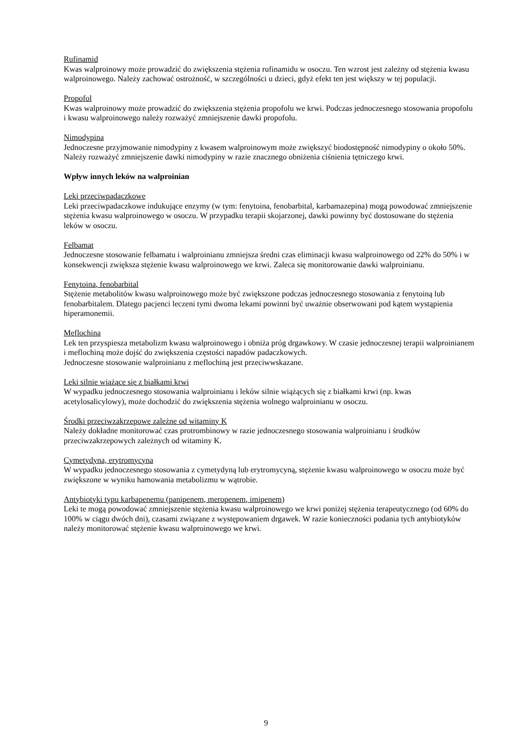Rufinamid
Kwas walproinowy może prowadzić do zwiększenia stężenia rufinamidu w osoczu. Ten wzrost jest zależny od stężenia kwasu walproinowego. Należy zachować ostrożność, w szczególności u dzieci, gdyż efekt ten jest większy w tej populacji.
Propofol
Kwas walproinowy może prowadzić do zwiększenia stężenia propofolu we krwi. Podczas jednoczesnego stosowania propofolu i kwasu walproinowego należy rozważyć zmniejszenie dawki propofolu.
Nimodypina
Jednoczesne przyjmowanie nimodypiny z kwasem walproinowym może zwiększyć biodostępność nimodypiny o około 50%. Należy rozważyć zmniejszenie dawki nimodypiny w razie znacznego obniżenia ciśnienia tętniczego krwi.
Wpływ innych leków na walproinian
Leki przeciwpadaczkowe
Leki przeciwpadaczkowe indukujące enzymy (w tym: fenytoina, fenobarbital, karbamazepina) mogą powodować zmniejszenie stężenia kwasu walproinowego w osoczu. W przypadku terapii skojarzonej, dawki powinny być dostosowane do stężenia leków w osoczu.
Felbamat
Jednoczesne stosowanie felbamatu i walproinianu zmniejsza średni czas eliminacji kwasu walproinowego od 22% do 50% i w konsekwencji zwiększa stężenie kwasu walproinowego we krwi. Zaleca się monitorowanie dawki walproinianu.
Fenytoina, fenobarbital
Stężenie metabolitów kwasu walproinowego może być zwiększone podczas jednoczesnego stosowania z fenytoiną lub fenobarbitalem. Dlatego pacjenci leczeni tymi dwoma lekami powinni być uważnie obserwowani pod kątem wystąpienia hiperamonemii.
Meflochina
Lek ten przyspiesza metabolizm kwasu walproinowego i obniża próg drgawkowy. W czasie jednoczesnej terapii walproinianem i meflochiną może dojść do zwiększenia częstości napadów padaczkowych.
Jednoczesne stosowanie walproinianu z meflochiną jest przeciwwskazane.
Leki silnie wiążące się z białkami krwi
W wypadku jednoczesnego stosowania walproinianu i leków silnie wiążących się z białkami krwi (np. kwas acetylosalicylowy), może dochodzić do zwiększenia stężenia wolnego walproinianu w osoczu.
Środki przeciwzakrzepowe zależne od witaminy K
Należy dokładne monitorować czas protrombinowy w razie jednoczesnego stosowania walproinianu i środków przeciwzakrzepowych zależnych od witaminy K.
Cymetydyna, erytromycyna
W wypadku jednoczesnego stosowania z cymetydyną lub erytromycyną, stężenie kwasu walproinowego w osoczu może być zwiększone w wyniku hamowania metabolizmu w wątrobie.
Antybiotyki typu karbapenemu (panipenem, meropenem, imipenem)
Leki te mogą powodować zmniejszenie stężenia kwasu walproinowego we krwi poniżej stężenia terapeutycznego (od 60% do 100% w ciągu dwóch dni), czasami związane z występowaniem drgawek. W razie konieczności podania tych antybiotyków należy monitorować stężenie kwasu walproinowego we krwi.
9